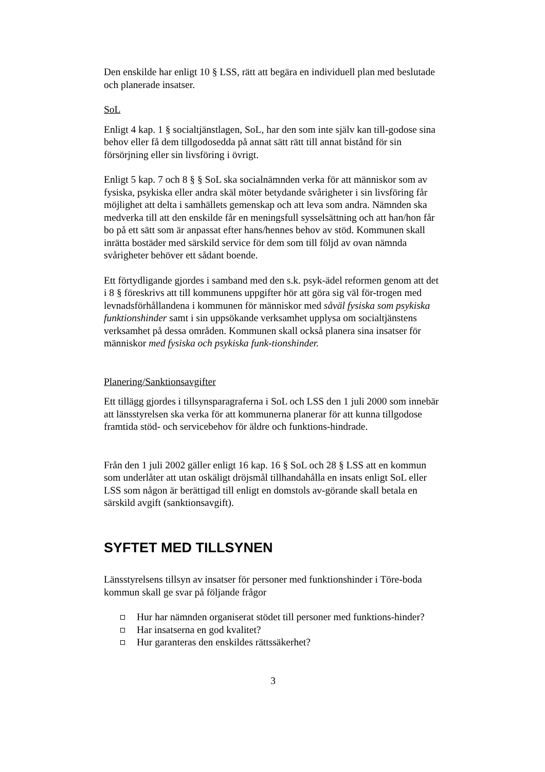Den enskilde har enligt 10 § LSS, rätt att begära en individuell plan med beslutade och planerade insatser.
SoL
Enligt 4 kap. 1 § socialtjänstlagen, SoL, har den som inte själv kan till-godose sina behov eller få dem tillgodosedda på annat sätt rätt till annat bistånd för sin försörjning eller sin livsföring i övrigt.
Enligt 5 kap. 7 och 8 § § SoL ska socialnämnden verka för att människor som av fysiska, psykiska eller andra skäl möter betydande svårigheter i sin livsföring får möjlighet att delta i samhällets gemenskap och att leva som andra. Nämnden ska medverka till att den enskilde får en meningsfull sysselsättning och att han/hon får bo på ett sätt som är anpassat efter hans/hennes behov av stöd. Kommunen skall inrätta bostäder med särskild service för dem som till följd av ovan nämnda svårigheter behöver ett sådant boende.
Ett förtydligande gjordes i samband med den s.k. psyk-ädel reformen genom att det i 8 § föreskrivs att till kommunens uppgifter hör att göra sig väl för-trogen med levnadsförhållandena i kommunen för människor med såväl fysiska som psykiska funktionshinder samt i sin uppsökande verksamhet upplysa om socialtjänstens verksamhet på dessa områden. Kommunen skall också planera sina insatser för människor med fysiska och psykiska funk-tionshinder.
Planering/Sanktionsavgifter
Ett tillägg gjordes i tillsynsparagraferna i SoL och LSS den 1 juli 2000 som innebär att länsstyrelsen ska verka för att kommunerna planerar för att kunna tillgodose framtida stöd- och servicebehov för äldre och funktions-hindrade.
Från den 1 juli 2002 gäller enligt 16 kap. 16 § SoL och 28 § LSS att en kommun som underlåter att utan oskäligt dröjsmål tillhandahålla en insats enligt SoL eller LSS som någon är berättigad till enligt en domstols av-görande skall betala en särskild avgift (sanktionsavgift).
SYFTET MED TILLSYNEN
Länsstyrelsens tillsyn av insatser för personer med funktionshinder i Töre-boda kommun skall ge svar på följande frågor
Hur har nämnden organiserat stödet till personer med funktions-hinder?
Har insatserna en god kvalitet?
Hur garanteras den enskildes rättssäkerhet?
3